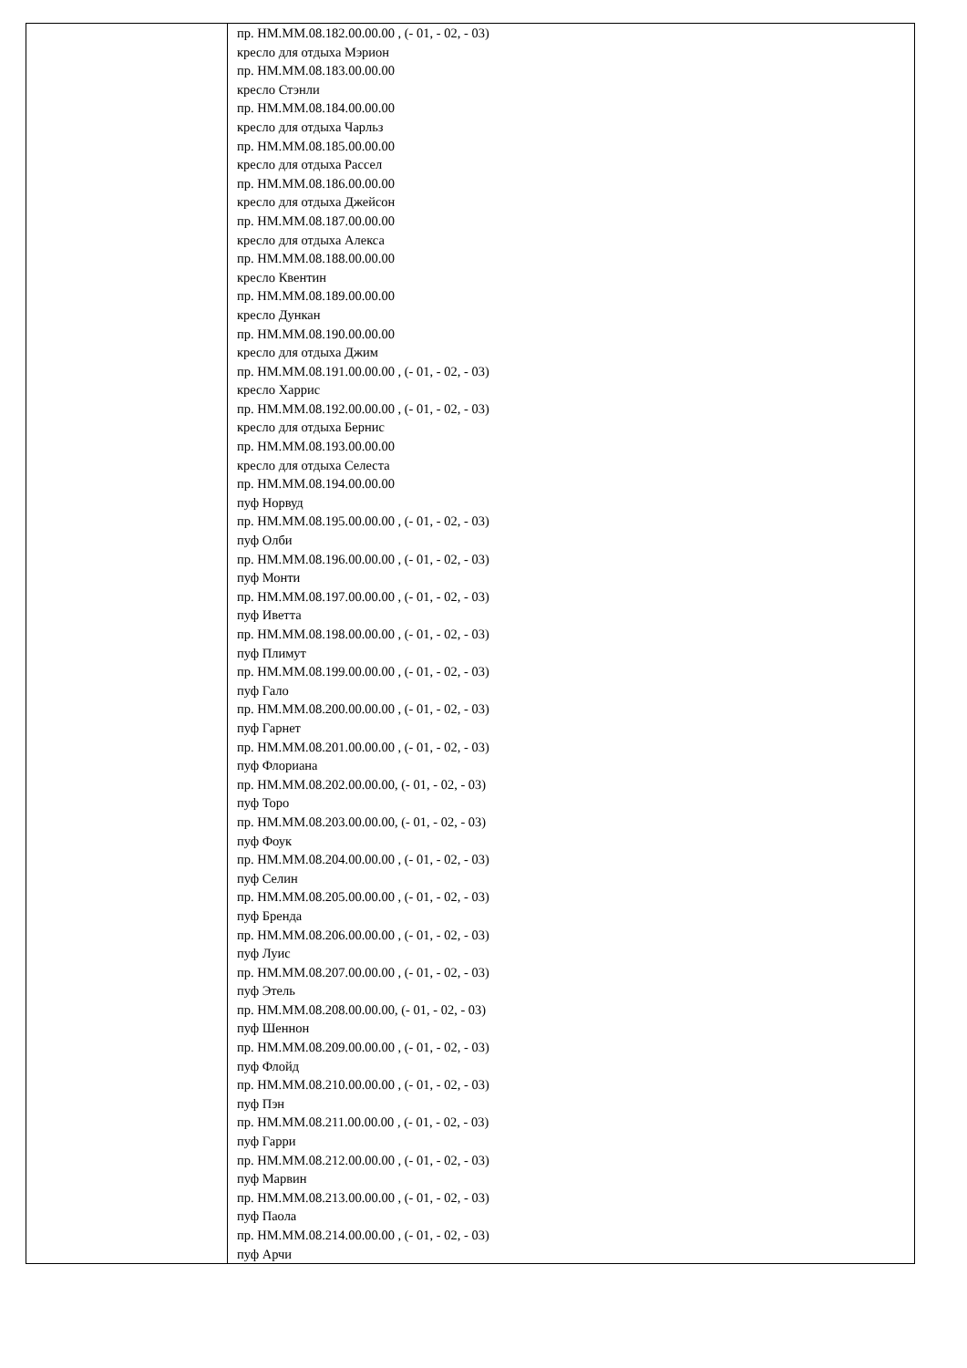| | пр. НМ.ММ.08.182.00.00.00 , (- 01, - 02, - 03) кресло для отдыха Мэрион пр. НМ.ММ.08.183.00.00.00 кресло Стэнли пр. НМ.ММ.08.184.00.00.00 кресло для отдыха Чарльз пр. НМ.ММ.08.185.00.00.00 кресло для отдыха Рассел пр. НМ.ММ.08.186.00.00.00 кресло для отдыха Джейсон пр. НМ.ММ.08.187.00.00.00 кресло для отдыха Алекса пр. НМ.ММ.08.188.00.00.00 кресло Квентин пр. НМ.ММ.08.189.00.00.00 кресло Дункан пр. НМ.ММ.08.190.00.00.00 кресло для отдыха Джим пр. НМ.ММ.08.191.00.00.00 , (- 01, - 02, - 03) кресло Харрис пр. НМ.ММ.08.192.00.00.00 , (- 01, - 02, - 03) кресло для отдыха Бернис пр. НМ.ММ.08.193.00.00.00 кресло для отдыха Селеста пр. НМ.ММ.08.194.00.00.00 пуф Норвуд пр. НМ.ММ.08.195.00.00.00 , (- 01, - 02, - 03) пуф Олби пр. НМ.ММ.08.196.00.00.00 , (- 01, - 02, - 03) пуф Монти пр. НМ.ММ.08.197.00.00.00 , (- 01, - 02, - 03) пуф Иветта пр. НМ.ММ.08.198.00.00.00 , (- 01, - 02, - 03) пуф Плимут пр. НМ.ММ.08.199.00.00.00 , (- 01, - 02, - 03) пуф Гало пр. НМ.ММ.08.200.00.00.00 , (- 01, - 02, - 03) пуф Гарнет пр. НМ.ММ.08.201.00.00.00 , (- 01, - 02, - 03) пуф Флориана пр. НМ.ММ.08.202.00.00.00, (- 01, - 02, - 03) пуф Торо пр. НМ.ММ.08.203.00.00.00, (- 01, - 02, - 03) пуф Фоук пр. НМ.ММ.08.204.00.00.00 , (- 01, - 02, - 03) пуф Селин пр. НМ.ММ.08.205.00.00.00 , (- 01, - 02, - 03) пуф Бренда пр. НМ.ММ.08.206.00.00.00 , (- 01, - 02, - 03) пуф Луис пр. НМ.ММ.08.207.00.00.00 , (- 01, - 02, - 03) пуф Этель пр. НМ.ММ.08.208.00.00.00, (- 01, - 02, - 03) пуф Шеннон пр. НМ.ММ.08.209.00.00.00 , (- 01, - 02, - 03) пуф Флойд пр. НМ.ММ.08.210.00.00.00 , (- 01, - 02, - 03) пуф Пэн пр. НМ.ММ.08.211.00.00.00 , (- 01, - 02, - 03) пуф Гарри пр. НМ.ММ.08.212.00.00.00 , (- 01, - 02, - 03) пуф Марвин пр. НМ.ММ.08.213.00.00.00 , (- 01, - 02, - 03) пуф Паола пр. НМ.ММ.08.214.00.00.00 , (- 01, - 02, - 03) пуф Арчи |